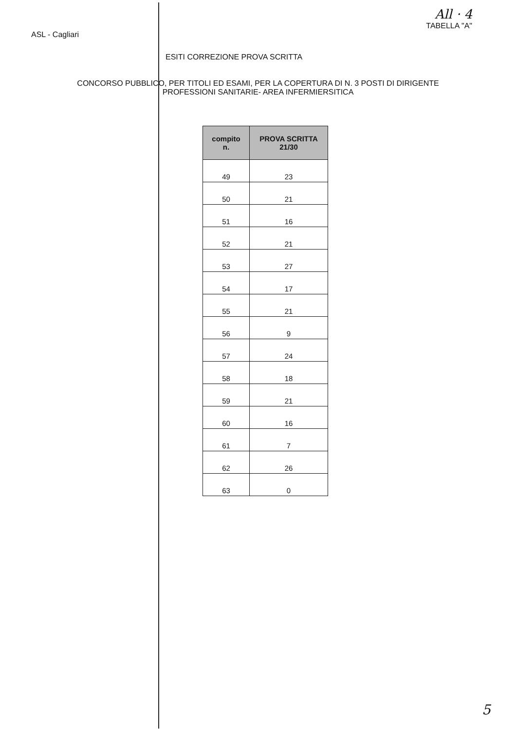ASL - Cagliari
All · 4
TABELLA "A"
ESITI CORREZIONE PROVA SCRITTA
CONCORSO PUBBLICO, PER TITOLI ED ESAMI, PER LA COPERTURA DI N. 3 POSTI DI DIRIGENTE
PROFESSIONI SANITARIE- AREA INFERMIERSITICA
| compito n. | PROVA SCRITTA 21/30 |
| --- | --- |
| 49 | 23 |
| 50 | 21 |
| 51 | 16 |
| 52 | 21 |
| 53 | 27 |
| 54 | 17 |
| 55 | 21 |
| 56 | 9 |
| 57 | 24 |
| 58 | 18 |
| 59 | 21 |
| 60 | 16 |
| 61 | 7 |
| 62 | 26 |
| 63 | 0 |
5